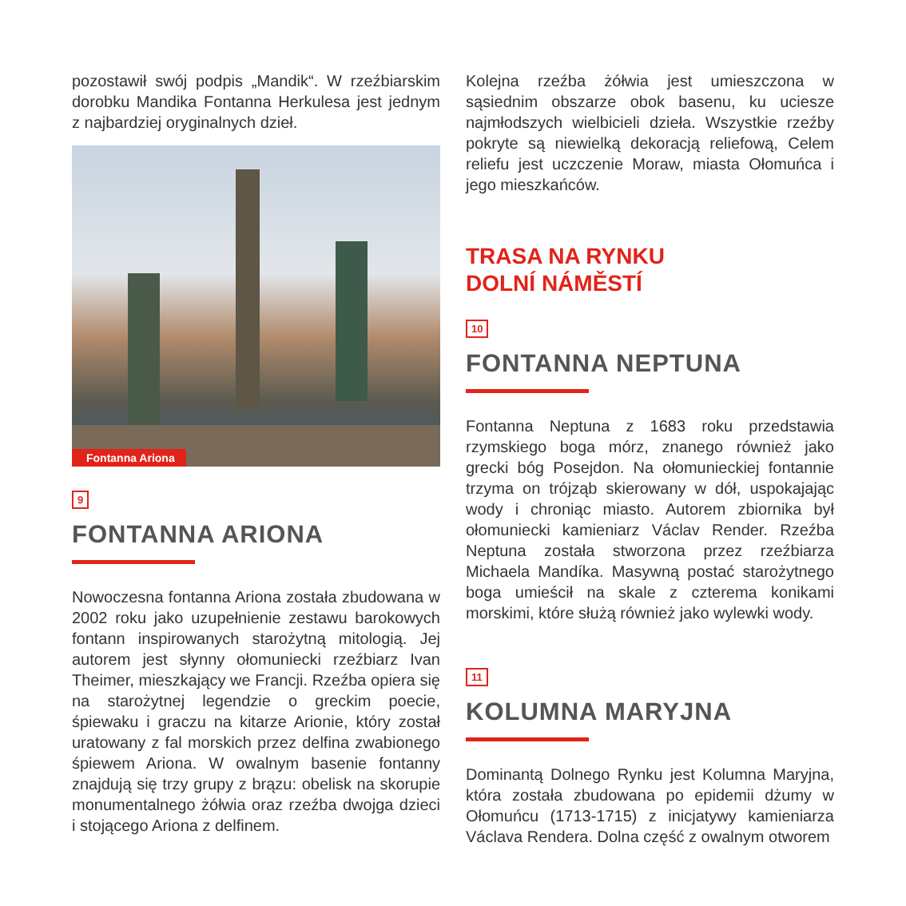pozostawił swój podpis „Mandik“. W rzeźbiarskim dorobku Mandika Fontanna Herkulesa jest jednym z najbardziej oryginalnych dzieł.
Fontanna Ariona
9
FONTANNA ARIONA
Nowoczesna fontanna Ariona została zbudowana w 2002 roku jako uzupełnienie zestawu barokowych fontann inspirowanych starożytną mitologią. Jej autorem jest słynny ołomuniecki rzeźbiarz Ivan Theimer, mieszkający we Francji. Rzeźba opiera się na starożytnej legendzie o greckim poecie, śpiewaku i graczu na kitarze Arionie, który został uratowany z fal morskich przez delfina zwabionego śpiewem Ariona. W owalnym basenie fontanny znajdują się trzy grupy z brązu: obelisk na skorupie monumentalnego żółwia oraz rzeźba dwojga dzieci i stojącego Ariona z delfinem.
Kolejna rzeźba żółwia jest umieszczona w sąsiednim obszarze obok basenu, ku uciesze najmłodszych wielbicieli dzieła. Wszystkie rzeźby pokryte są niewielką dekoracją reliefową, Celem reliefu jest uczczenie Moraw, miasta Ołomuńca i jego mieszkańców.
TRASA NA RYNKU
DOLNÍ NÁMĚSTÍ
10
FONTANNA NEPTUNA
Fontanna Neptuna z 1683 roku przedstawia rzymskiego boga mórz, znanego również jako grecki bóg Posejdon. Na ołomunieckiej fontannie trzyma on trójząb skierowany w dół, uspokajając wody i chroniąc miasto. Autorem zbiornika był ołomuniecki kamieniarz Václav Render. Rzeźba Neptuna została stworzona przez rzeźbiarza Michaela Mandíka. Masywną postać starożytnego boga umieścił na skale z czterema konikami morskimi, które służą również jako wylewki wody.
11
KOLUMNA MARYJNA
Dominantą Dolnego Rynku jest Kolumna Maryjna, która została zbudowana po epidemii dżumy w Ołomuńcu (1713-1715) z inicjatywy kamieniarza Václava Rendera. Dolna część z owalnym otworem